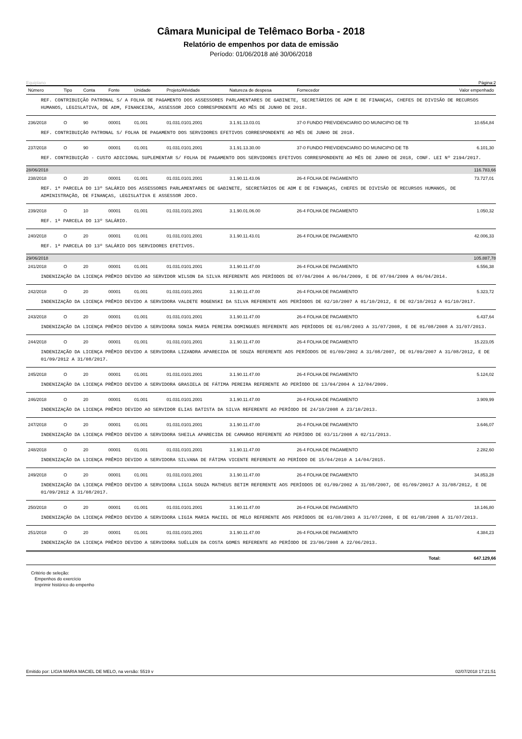Câmara Municipal de Telêmaco Borba - 2018
Relatório de empenhos por data de emissão
Período: 01/06/2018 até 30/06/2018
Equiplano Página:2
| Número | Tipo | Conta | Fonte | Unidade | Projeto/Atividade | Natureza de despesa | Fornecedor | Valor empenhado |
| --- | --- | --- | --- | --- | --- | --- | --- | --- |
| REF. CONTRIBUIÇÃO PATRONAL S/ A FOLHA DE PAGAMENTO DOS ASSESSORES PARLAMENTARES DE GABINETE, SECRETÁRIOS DE ADM E DE FINANÇAS, CHEFES DE DIVISÃO DE RECURSOS HUMANOS, LEGISLATIVA, DE ADM, FINANCEIRA, ASSESSOR JDCO CORRESPONDENTE AO MÊS DE JUNHO DE 2018. | | | | | | | | |
| 236/2018 | O | 90 | 00001 | 01.001 | 01.031.0101.2001 | 3.1.91.13.03.01 | 37-0 FUNDO PREVIDENCIARIO DO MUNICIPIO DE TB | 10.654,84 |
| REF. CONTRIBUIÇÃO PATRONAL S/ FOLHA DE PAGAMENTO DOS SERVIDORES EFETIVOS CORRESPONDENTE AO MÊS DE JUNHO DE 2018. | | | | | | | | |
| 237/2018 | O | 90 | 00001 | 01.001 | 01.031.0101.2001 | 3.1.91.13.30.00 | 37-0 FUNDO PREVIDENCIARIO DO MUNICIPIO DE TB | 6.101,30 |
| REF. CONTRIBUIÇÃO - CUSTO ADICIONAL SUPLEMENTAR S/ FOLHA DE PAGAMENTO DOS SERVIDORES EFETIVOS CORRESPONDENTE AO MÊS DE JUNHO DE 2018, CONF. LEI Nº 2194/2017. | | | | | | | | |
| 28/06/2018 | | | | | | | | 116.783,66 |
| 238/2018 | O | 20 | 00001 | 01.001 | 01.031.0101.2001 | 3.1.90.11.43.06 | 26-4 FOLHA DE PAGAMENTO | 73.727,01 |
| REF. 1ª PARCELA DO 13º SALÁRIO DOS ASSESSORES PARLAMENTARES DE GABINETE, SECRETÁRIOS DE ADM E DE FINANÇAS, CHEFES DE DIVISÃO DE RECURSOS HUMANOS, DE ADMINISTRAÇÃO, DE FINANÇAS, LEGISLATIVA E ASSESSOR JDCO. | | | | | | | | |
| 239/2018 | O | 10 | 00001 | 01.001 | 01.031.0101.2001 | 3.1.90.01.06.00 | 26-4 FOLHA DE PAGAMENTO | 1.050,32 |
| REF. 1ª PARCELA DO 13º SALÁRIO. | | | | | | | | |
| 240/2018 | O | 20 | 00001 | 01.001 | 01.031.0101.2001 | 3.1.90.11.43.01 | 26-4 FOLHA DE PAGAMENTO | 42.006,33 |
| REF. 1ª PARCELA DO 13º SALÁRIO DOS SERVIDORES EFETIVOS. | | | | | | | | |
| 29/06/2018 | | | | | | | | 105.887,78 |
| 241/2018 | O | 20 | 00001 | 01.001 | 01.031.0101.2001 | 3.1.90.11.47.00 | 26-4 FOLHA DE PAGAMENTO | 6.556,38 |
| INDENIZAÇÃO DA LICENÇA PRÊMIO DEVIDO AO SERVIDOR WILSON DA SILVA REFERENTE AOS PERÍODOS DE 07/04/2004 A 06/04/2009, E DE 07/04/2009 A 06/04/2014. | | | | | | | | |
| 242/2018 | O | 20 | 00001 | 01.001 | 01.031.0101.2001 | 3.1.90.11.47.00 | 26-4 FOLHA DE PAGAMENTO | 5.323,72 |
| INDENIZAÇÃO DA LICENÇA PRÊMIO DEVIDO A SERVIDORA VALDETE ROGENSKI DA SILVA REFERENTE AOS PERÍODOS DE 02/10/2007 A 01/10/2012, E DE 02/10/2012 A 01/10/2017. | | | | | | | | |
| 243/2018 | O | 20 | 00001 | 01.001 | 01.031.0101.2001 | 3.1.90.11.47.00 | 26-4 FOLHA DE PAGAMENTO | 6.437,64 |
| INDENIZAÇÃO DA LICENÇA PRÊMIO DEVIDO A SERVIDORA SONIA MARIA PEREIRA DOMINGUES REFERENTE AOS PERÍODOS DE 01/08/2003 A 31/07/2008, E DE 01/08/2008 A 31/07/2013. | | | | | | | | |
| 244/2018 | O | 20 | 00001 | 01.001 | 01.031.0101.2001 | 3.1.90.11.47.00 | 26-4 FOLHA DE PAGAMENTO | 15.223,05 |
| INDENIZAÇÃO DA LICENÇA PRÊMIO DEVIDO A SERVIDORA LIZANDRA APARECIDA DE SOUZA REFERENTE AOS PERÍODOS DE 01/09/2002 A 31/08/2007, DE 01/09/2007 A 31/08/2012, E DE 01/09/2012 A 31/08/2017. | | | | | | | | |
| 245/2018 | O | 20 | 00001 | 01.001 | 01.031.0101.2001 | 3.1.90.11.47.00 | 26-4 FOLHA DE PAGAMENTO | 5.124,02 |
| INDENIZAÇÃO DA LICENÇA PRÊMIO DEVIDO A SERVIDORA GRASIELA DE FÁTIMA PEREIRA REFERENTE AO PERÍODO DE 13/04/2004 A 12/04/2009. | | | | | | | | |
| 246/2018 | O | 20 | 00001 | 01.001 | 01.031.0101.2001 | 3.1.90.11.47.00 | 26-4 FOLHA DE PAGAMENTO | 3.909,99 |
| INDENIZAÇÃO DA LICENÇA PRÊMIO DEVIDO AO SERVIDOR ELIAS BATISTA DA SILVA REFERENTE AO PERÍODO DE 24/10/2008 A 23/10/2013. | | | | | | | | |
| 247/2018 | O | 20 | 00001 | 01.001 | 01.031.0101.2001 | 3.1.90.11.47.00 | 26-4 FOLHA DE PAGAMENTO | 3.646,07 |
| INDENIZAÇÃO DA LICENÇA PRÊMIO DEVIDO A SERVIDORA SHEILA APARECIDA DE CAMARGO REFERENTE AO PERÍODO DE 03/11/2008 A 02/11/2013. | | | | | | | | |
| 248/2018 | O | 20 | 00001 | 01.001 | 01.031.0101.2001 | 3.1.90.11.47.00 | 26-4 FOLHA DE PAGAMENTO | 2.282,60 |
| INDENIZAÇÃO DA LICENÇA PRÊMIO DEVIDO A SERVIDORA SILVANA DE FÁTIMA VICENTE REFERENTE AO PERÍODO DE 15/04/2010 A 14/04/2015. | | | | | | | | |
| 249/2018 | O | 20 | 00001 | 01.001 | 01.031.0101.2001 | 3.1.90.11.47.00 | 26-4 FOLHA DE PAGAMENTO | 34.853,28 |
| INDENIZAÇÃO DA LICENÇA PRÊMIO DEVIDO A SERVIDORA LIGIA SOUZA MATHEUS BETIM REFERENTE AOS PERÍODOS DE 01/09/2002 A 31/08/2007, DE 01/09/20017 A 31/08/2012, E DE 01/09/2012 A 31/08/2017. | | | | | | | | |
| 250/2018 | O | 20 | 00001 | 01.001 | 01.031.0101.2001 | 3.1.90.11.47.00 | 26-4 FOLHA DE PAGAMENTO | 18.146,80 |
| INDENIZAÇÃO DA LICENÇA PRÊMIO DEVIDO A SERVIDORA LIGIA MARIA MACIEL DE MELO REFERENTE AOS PERÍODOS DE 01/08/2003 A 31/07/2008, E DE 01/08/2008 A 31/07/2013. | | | | | | | | |
| 251/2018 | O | 20 | 00001 | 01.001 | 01.031.0101.2001 | 3.1.90.11.47.00 | 26-4 FOLHA DE PAGAMENTO | 4.384,23 |
| INDENIZAÇÃO DA LICENÇA PRÊMIO DEVIDO A SERVIDORA SUÉLLEN DA COSTA GOMES REFERENTE AO PERÍODO DE 23/06/2008 A 22/06/2013. | | | | | | | | |
| | | | | | | | Total: | 647.129,66 |
Critério de seleção:
Empenhos do exercício
Imprimir histórico do empenho
Emitido por: LIGIA MARIA MACIEL DE MELO, na versão: 5519 v 02/07/2018 17:21:51